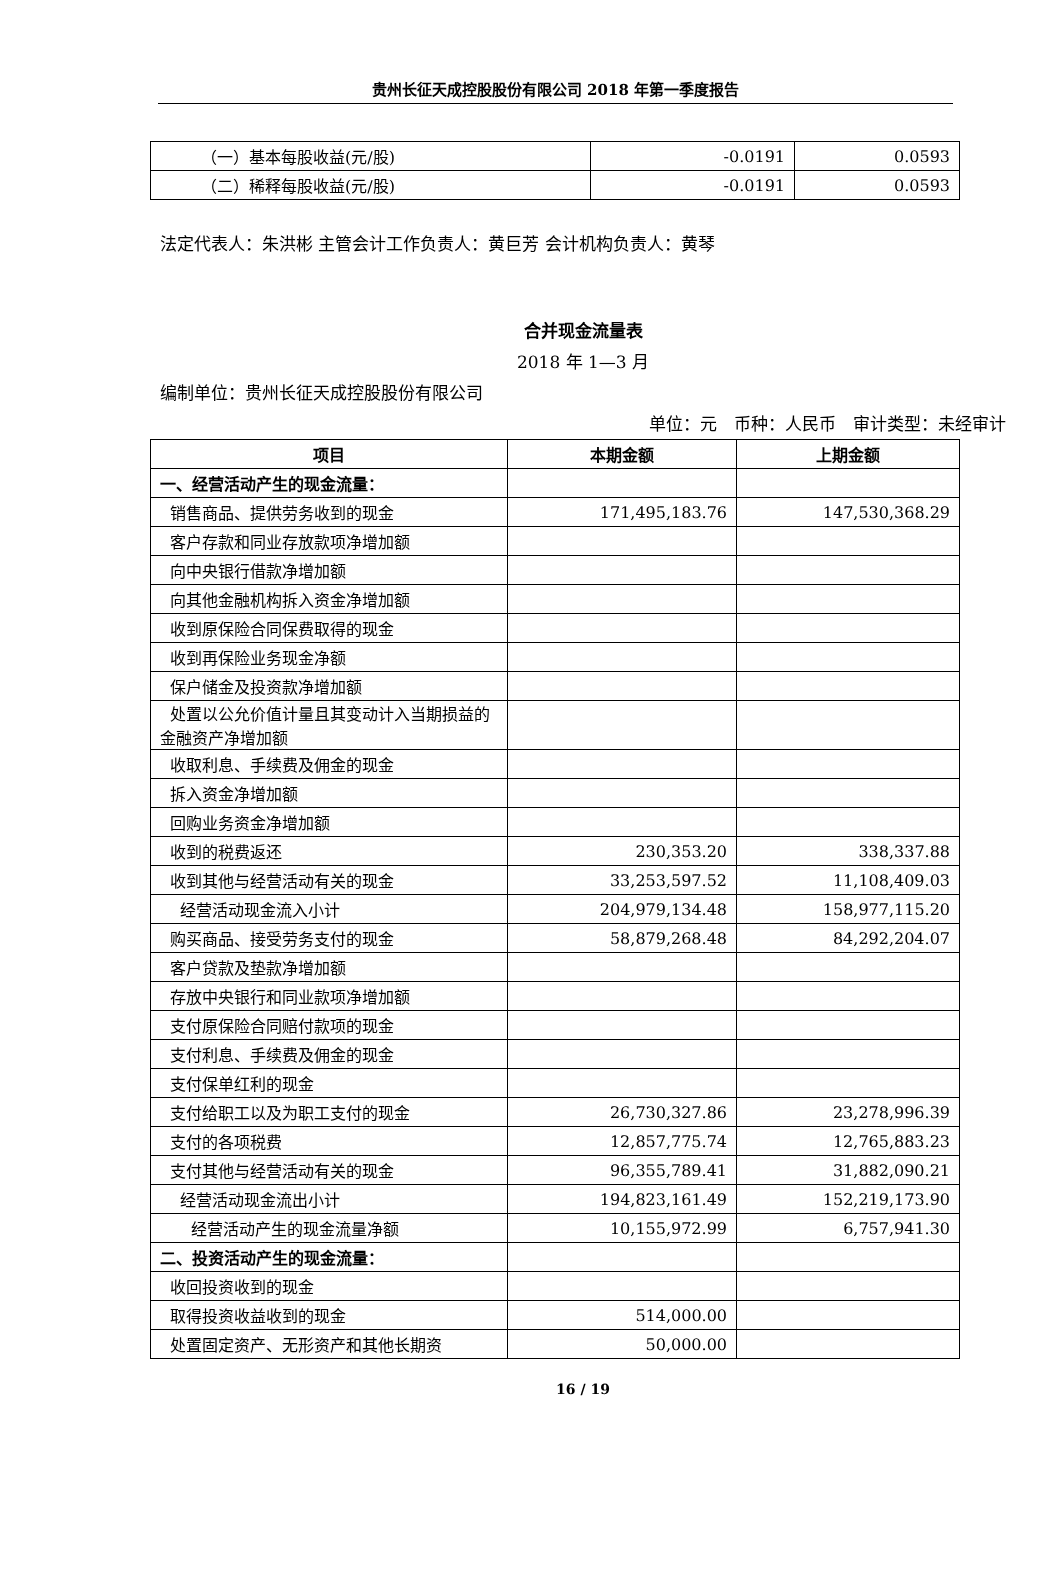贵州长征天成控股股份有限公司 2018 年第一季度报告
| （一）基本每股收益(元/股) | -0.0191 | 0.0593 |
| （二）稀释每股收益(元/股) | -0.0191 | 0.0593 |
法定代表人：朱洪彬 主管会计工作负责人：黄巨芳 会计机构负责人：黄琴
合并现金流量表
2018 年 1—3 月
编制单位：贵州长征天成控股股份有限公司
单位：元　币种：人民币　审计类型：未经审计
| 项目 | 本期金额 | 上期金额 |
| --- | --- | --- |
| 一、经营活动产生的现金流量： | | |
| 销售商品、提供劳务收到的现金 | 171,495,183.76 | 147,530,368.29 |
| 客户存款和同业存放款项净增加额 | | |
| 向中央银行借款净增加额 | | |
| 向其他金融机构拆入资金净增加额 | | |
| 收到原保险合同保费取得的现金 | | |
| 收到再保险业务现金净额 | | |
| 保户储金及投资款净增加额 | | |
| 处置以公允价值计量且其变动计入当期损益的金融资产净增加额 | | |
| 收取利息、手续费及佣金的现金 | | |
| 拆入资金净增加额 | | |
| 回购业务资金净增加额 | | |
| 收到的税费返还 | 230,353.20 | 338,337.88 |
| 收到其他与经营活动有关的现金 | 33,253,597.52 | 11,108,409.03 |
| 经营活动现金流入小计 | 204,979,134.48 | 158,977,115.20 |
| 购买商品、接受劳务支付的现金 | 58,879,268.48 | 84,292,204.07 |
| 客户贷款及垫款净增加额 | | |
| 存放中央银行和同业款项净增加额 | | |
| 支付原保险合同赔付款项的现金 | | |
| 支付利息、手续费及佣金的现金 | | |
| 支付保单红利的现金 | | |
| 支付给职工以及为职工支付的现金 | 26,730,327.86 | 23,278,996.39 |
| 支付的各项税费 | 12,857,775.74 | 12,765,883.23 |
| 支付其他与经营活动有关的现金 | 96,355,789.41 | 31,882,090.21 |
| 经营活动现金流出小计 | 194,823,161.49 | 152,219,173.90 |
| 经营活动产生的现金流量净额 | 10,155,972.99 | 6,757,941.30 |
| 二、投资活动产生的现金流量： | | |
| 收回投资收到的现金 | | |
| 取得投资收益收到的现金 | 514,000.00 | |
| 处置固定资产、无形资产和其他长期资 | 50,000.00 | |
16 / 19